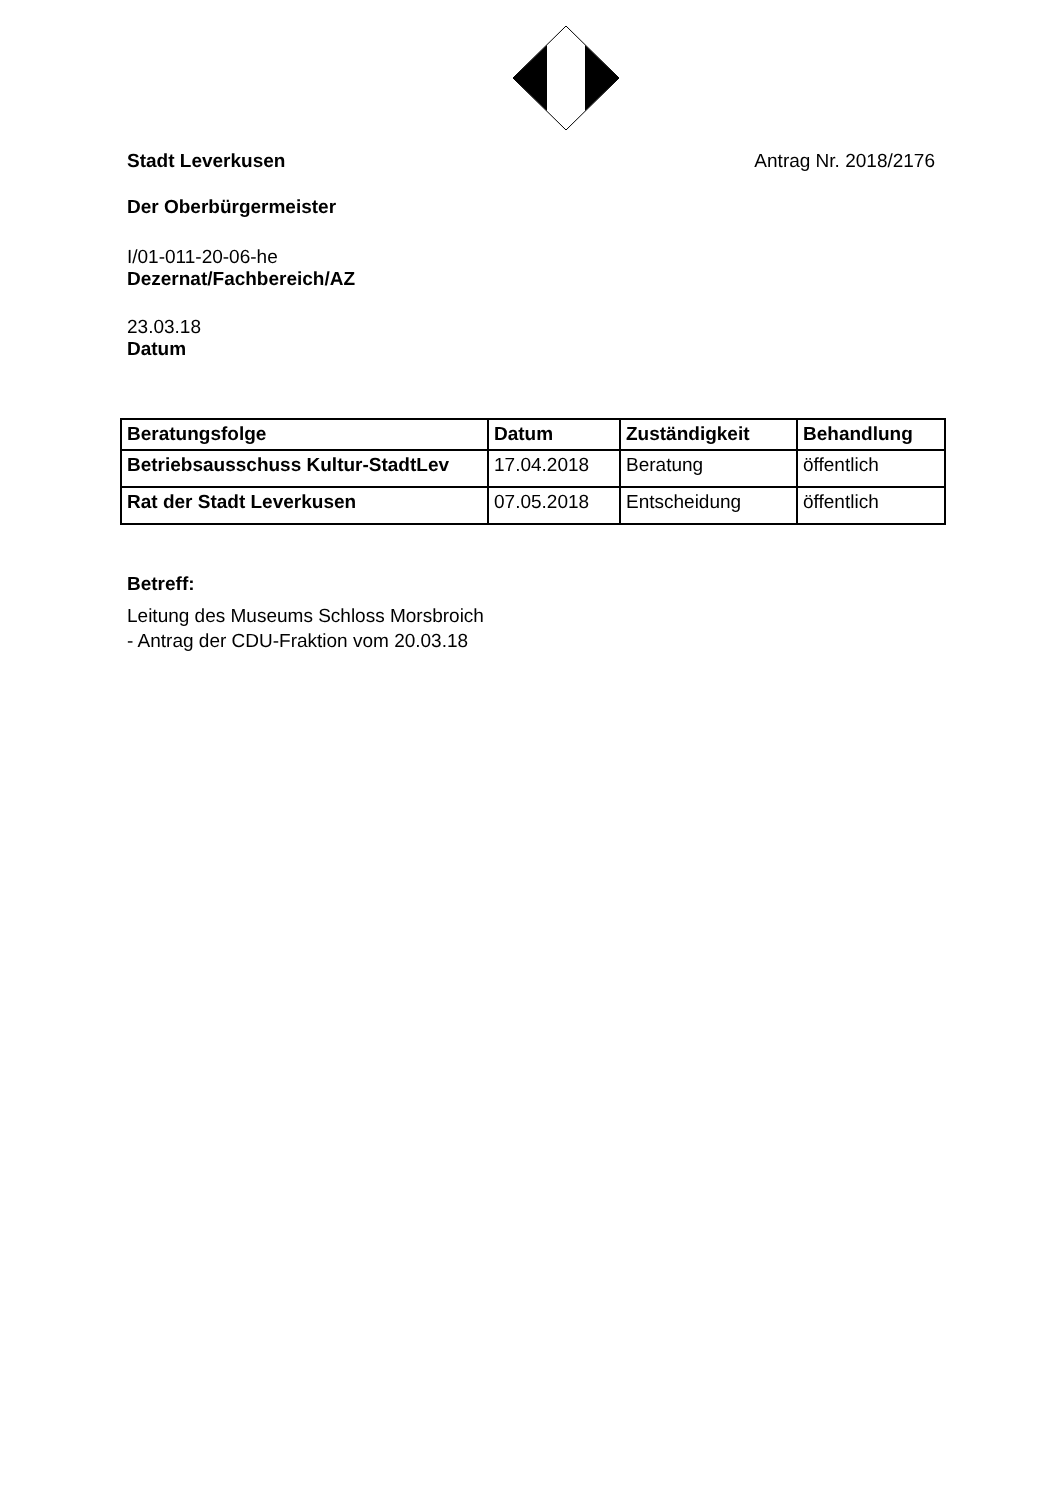Stadt Leverkusen Antrag Nr. 2018/2176
Der Oberbürgermeister
I/01-011-20-06-he
Dezernat/Fachbereich/AZ
23.03.18
Datum
| Beratungsfolge | Datum | Zuständigkeit | Behandlung |
| --- | --- | --- | --- |
| Betriebsausschuss Kultur-StadtLev | 17.04.2018 | Beratung | öffentlich |
| Rat der Stadt Leverkusen | 07.05.2018 | Entscheidung | öffentlich |
Betreff:
Leitung des Museums Schloss Morsbroich
- Antrag der CDU-Fraktion vom 20.03.18